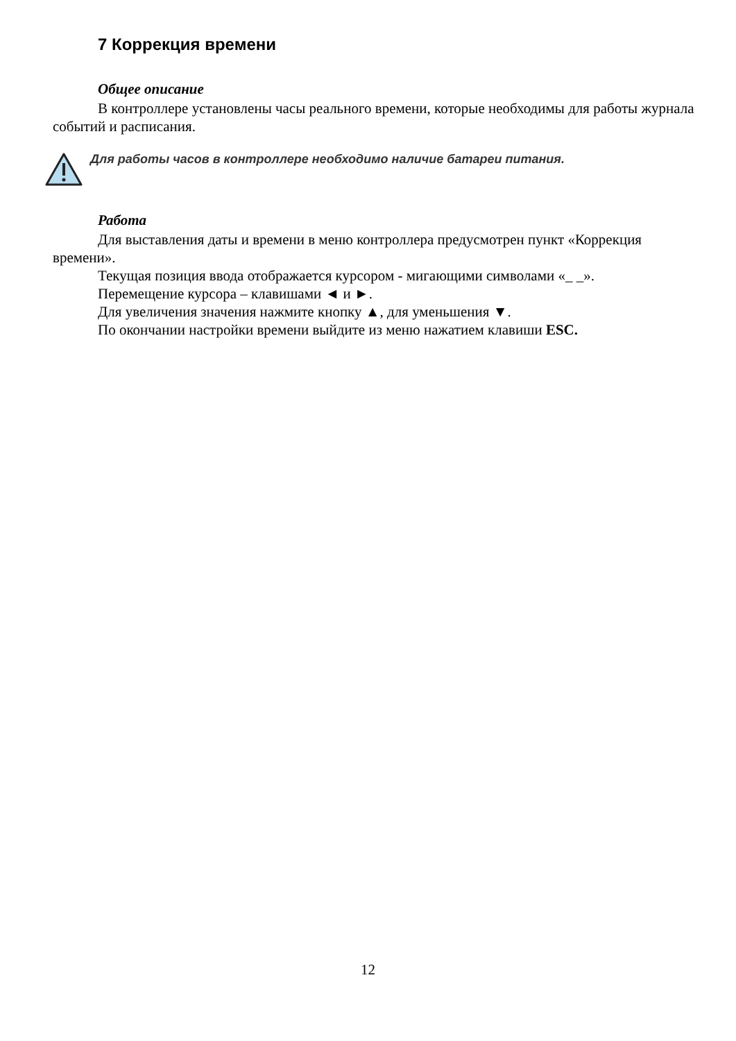7 Коррекция времени
Общее описание
В контроллере установлены часы реального времени, которые необходимы для работы журнала событий и расписания.
Для работы часов в контроллере необходимо наличие батареи питания.
Работа
Для выставления даты и времени в меню контроллера предусмотрен пункт «Коррекция времени».
Текущая позиция ввода отображается курсором - мигающими символами «_ _».
Перемещение курсора – клавишами ◄ и ►.
Для увеличения значения нажмите кнопку ▲, для уменьшения ▼.
По окончании настройки времени выйдите из меню нажатием клавиши ESC.
12